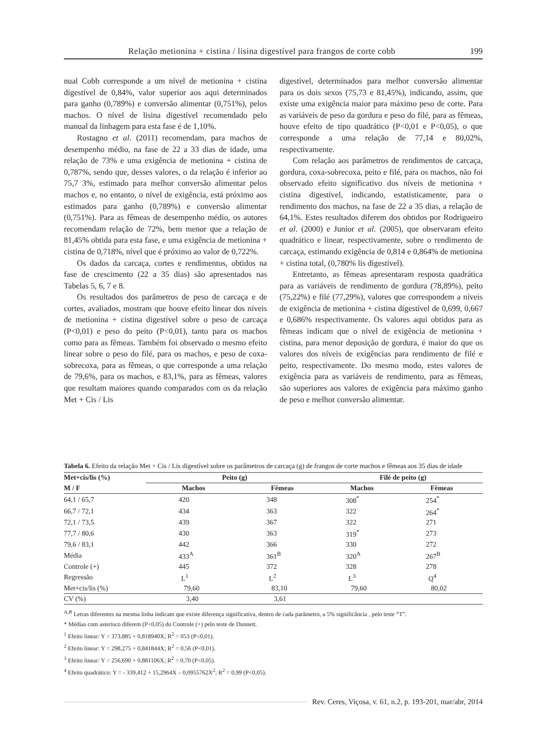Relação metionina + cistina / lisina digestível para frangos de corte cobb 199
nual Cobb corresponde a um nível de metionina + cistina digestível de 0,84%, valor superior aos aqui determinados para ganho (0,789%) e conversão alimentar (0,751%), pelos machos. O nível de lisina digestível recomendado pelo manual da linhagem para esta fase é de 1,10%.
Rostagno et al. (2011) recomendam, para machos de desempenho médio, na fase de 22 a 33 dias de idade, uma relação de 73% e uma exigência de metionina + cistina de 0,787%, sendo que, desses valores, o da relação é inferior ao 75,7 3%, estimado para melhor conversão alimentar pelos machos e, no entanto, o nível de exigência, está próximo aos estimados para ganho (0,789%) e conversão alimentar (0,751%). Para as fêmeas de desempenho médio, os autores recomendam relação de 72%, bem menor que a relação de 81,45% obtida para esta fase, e uma exigência de metionina + cistina de 0,718%, nível que é próximo ao valor de 0,722%.
Os dados da carcaça, cortes e rendimentos, obtidos na fase de crescimento (22 a 35 dias) são apresentados nas Tabelas 5, 6, 7 e 8.
Os resultados dos parâmetros de peso de carcaça e de cortes, avaliados, mostram que houve efeito linear dos níveis de metionina + cistina digestível sobre o peso de carcaça (P<0,01) e peso do peito (P<0,01), tanto para os machos como para as fêmeas. Também foi observado o mesmo efeito linear sobre o peso do filé, para os machos, e peso de coxa-sobrecoxa, para as fêmeas, o que corresponde a uma relação de 79,6%, para os machos, e 83,1%, para as fêmeas, valores que resultam maiores quando comparados com os da relação Met + Cis / Lis
digestível, determinados para melhor conversão alimentar para os dois sexos (75,73 e 81,45%), indicando, assim, que existe uma exigência maior para máximo peso de corte. Para as variáveis de peso da gordura e peso do filé, para as fêmeas, houve efeito de tipo quadrático (P<0,01 e P<0,05), o que corresponde a uma relação de 77,14 e 80,02%, respectivamente.
Com relação aos parâmetros de rendimentos de carcaça, gordura, coxa-sobrecoxa, peito e filé, para os machos, não foi observado efeito significativo dos níveis de metionina + cistina digestível, indicando, estatisticamente, para o rendimento dos machos, na fase de 22 a 35 dias, a relação de 64,1%. Estes resultados diferem dos obtidos por Rodrigueiro et al. (2000) e Junior et al. (2005), que observaram efeito quadrático e linear, respectivamente, sobre o rendimento de carcaça, estimando exigência de 0,814 e 0,864% de metionina + cistina total, (0,780% lis digestível).
Entretanto, as fêmeas apresentaram resposta quadrática para as variáveis de rendimento de gordura (78,89%), peito (75,22%) e filé (77,29%), valores que correspondem a níveis de exigência de metionina + cistina digestível de 0,699, 0,667 e 0,686% respectivamente. Os valores aqui obtidos para as fêmeas indicam que o nível de exigência de metionina + cistina, para menor deposição de gordura, é maior do que os valores dos níveis de exigências para rendimento de filé e peito, respectivamente. Do mesmo modo, estes valores de exigência para as variáveis de rendimento, para as fêmeas, são superiores aos valores de exigência para máximo ganho de peso e melhor conversão alimentar.
Tabela 6. Efeito da relação Met + Cis / Lis digestível sobre os parâmetros de carcaça (g) de frangos de corte machos e fêmeas aos 35 dias de idade
| Met+cis/lis (%) | Peito (g) | | | Filé de peito (g) | |
| --- | --- | --- | --- | --- | --- |
| M / F | Machos | Fêmeas | | Machos | Fêmeas |
| 64,1 / 65,7 | 420 | 348 | | 308<sup>*</sup> | 254<sup>*</sup> |
| 66,7 / 72,1 | 434 | 363 | | 322 | 264<sup>*</sup> |
| 72,1 / 73,5 | 439 | 367 | | 322 | 271 |
| 77,7 / 80,6 | 430 | 363 | | 319<sup>*</sup> | 273 |
| 79,6 / 83,1 | 442 | 366 | | 330 | 272 |
| Média | 433<sup>A</sup> | 361<sup>B</sup> | | 320<sup>A</sup> | 267<sup>B</sup> |
| Controle (+) | 445 | 372 | | 328 | 278 |
| Regressão | L<sup>1</sup> | L<sup>2</sup> | | L<sup>3</sup> | Q<sup>4</sup> |
| Met+cis/lis (%) | 79,60 | 83,10 | | 79,60 | 80,02 |
| CV (%) | 3,40 | 3,61 | | | |
<sup>A,B</sup> Letras diferentes na mesma linha indicam que existe diferença significativa, dentro de cada parâmetro, a 5% significância , pelo teste “T”.
* Médias com asterisco diferem (P<0,05) do Controle (+) pelo teste de Dunnett.
<sup>1</sup> Efeito linear: Y = 373,885 + 0,818940X; R<sup>2</sup> = 053 (P<0,01).
<sup>2</sup> Efeito linear: Y = 298,275 + 0,841844X; R<sup>2</sup> = 0,56 (P<0,01).
<sup>3</sup> Efeito linear: Y = 256,690 + 0,881106X; R<sup>2</sup> = 0,70 (P<0,05).
<sup>4</sup> Efeito quadrático: Y = - 339,412 + 15,2964X – 0,0955762X<sup>2</sup>; R<sup>2</sup> = 0,99 (P<0,05).
Rev. Ceres, Viçosa, v. 61, n.2, p. 193-201, mar/abr, 2014